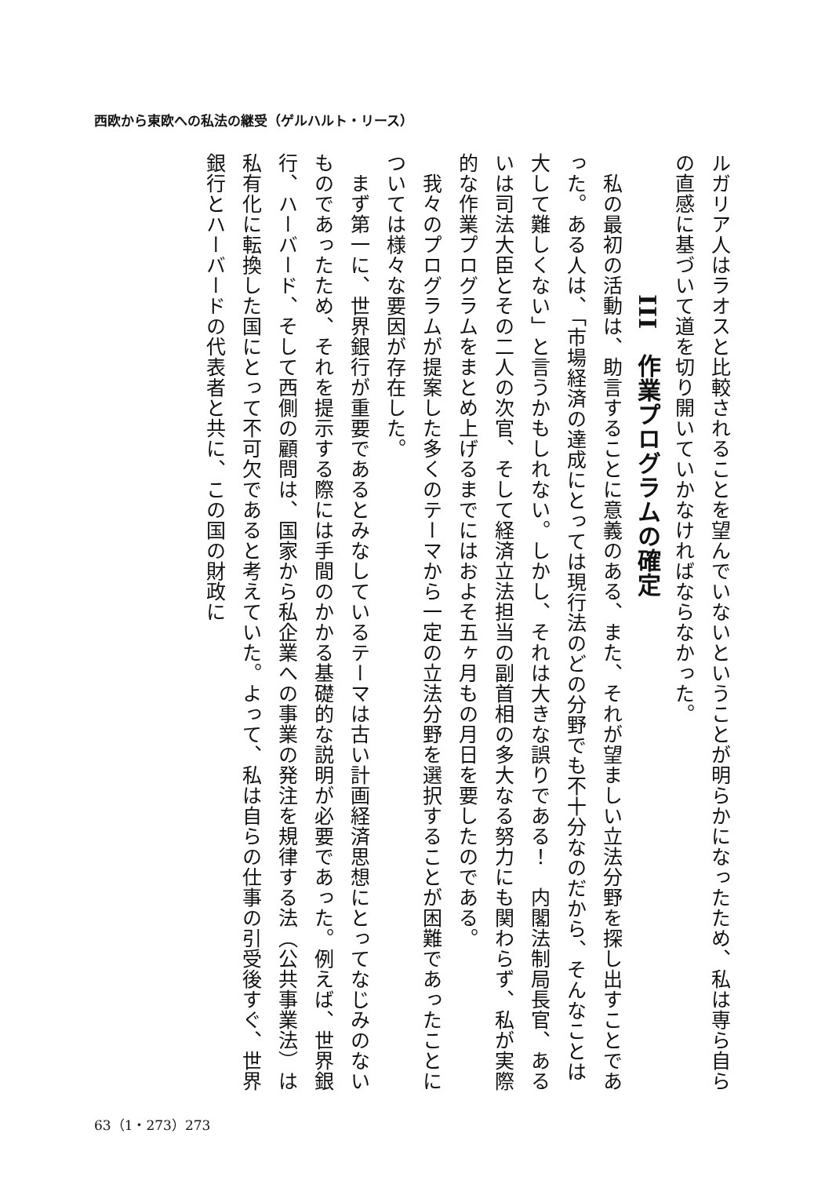西欧から東欧への私法の継受（ゲルハルト・リース）
ルガリア人はラオスと比較されることを望んでいないということが明らかになったため、私は専ら自らの直感に基づいて道を切り開いていかなければならなかった。
III　作業プログラムの確定
　私の最初の活動は、助言することに意義のある、また、それが望ましい立法分野を探し出すことであった。ある人は、「市場経済の達成にとっては現行法のどの分野でも不十分なのだから、そんなことは大して難しくない」と言うかもしれない。しかし、それは大きな誤りである！　内閣法制局長官、あるいは司法大臣とその二人の次官、そして経済立法担当の副首相の多大なる努力にも関わらず、私が実際的な作業プログラムをまとめ上げるまでにはおよそ五ヶ月もの月日を要したのである。
　我々のプログラムが提案した多くのテーマから一定の立法分野を選択することが困難であったことについては様々な要因が存在した。
　まず第一に、世界銀行が重要であるとみなしているテーマは古い計画経済思想にとってなじみのないものであったため、それを提示する際には手間のかかる基礎的な説明が必要であった。例えば、世界銀行、ハーバード、そして西側の顧問は、国家から私企業への事業の発注を規律する法（公共事業法）は私有化に転換した国にとって不可欠であると考えていた。よって、私は自らの仕事の引受後すぐ、世界銀行とハーバードの代表者と共に、この国の財政に
63（1・273）273